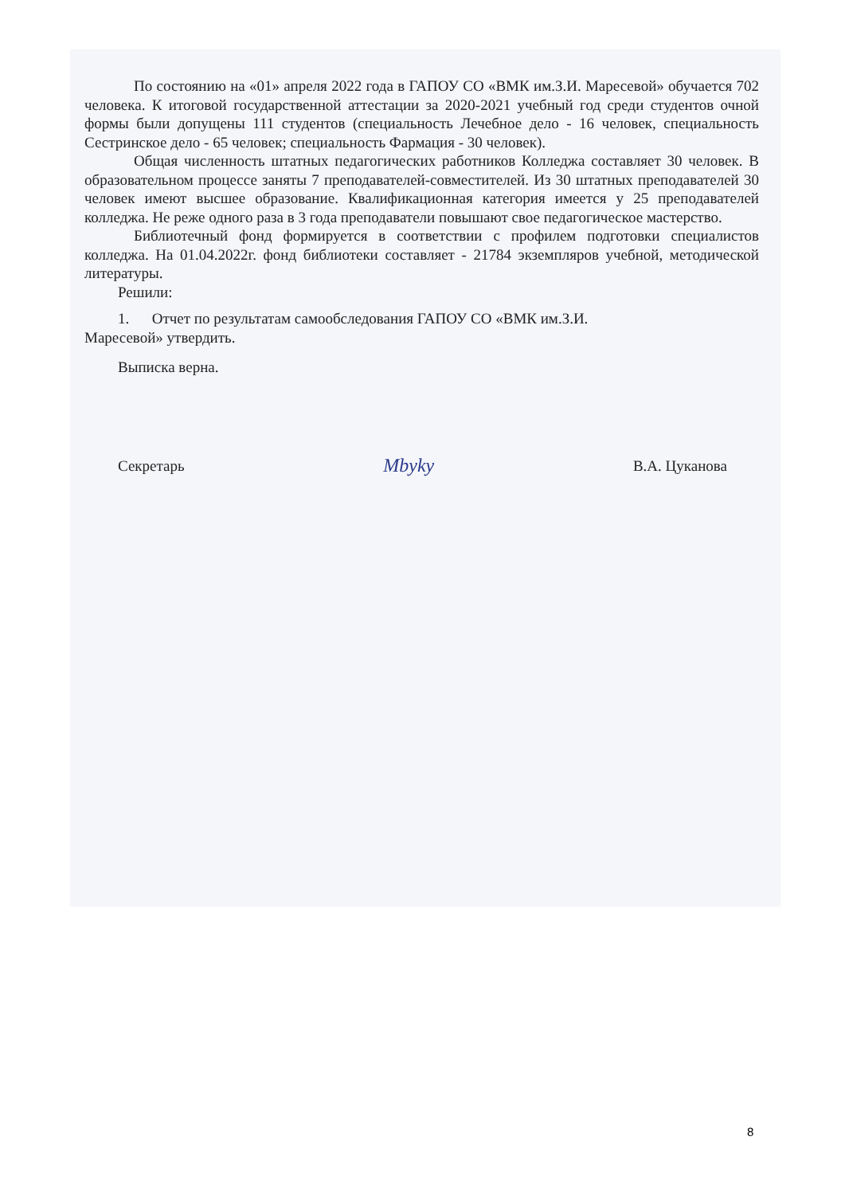По состоянию на «01» апреля 2022 года в ГАПОУ СО «ВМК им.З.И. Маресевой» обучается 702 человека. К итоговой государственной аттестации за 2020-2021 учебный год среди студентов очной формы были допущены 111 студентов (специальность Лечебное дело - 16 человек, специальность Сестринское дело - 65 человек; специальность Фармация - 30 человек).
Общая численность штатных педагогических работников Колледжа составляет 30 человек. В образовательном процессе заняты 7 преподавателей-совместителей. Из 30 штатных преподавателей 30 человек имеют высшее образование. Квалификационная категория имеется у 25 преподавателей колледжа. Не реже одного раза в 3 года преподаватели повышают свое педагогическое мастерство.
Библиотечный фонд формируется в соответствии с профилем подготовки специалистов колледжа. На 01.04.2022г. фонд библиотеки составляет - 21784 экземпляров учебной, методической литературы.
Решили:
1. Отчет по результатам самообследования ГАПОУ СО «ВМК им.З.И.
Маресевой» утвердить.
Выписка верна.
Секретарь Mbyky В.А. Цуканова
8